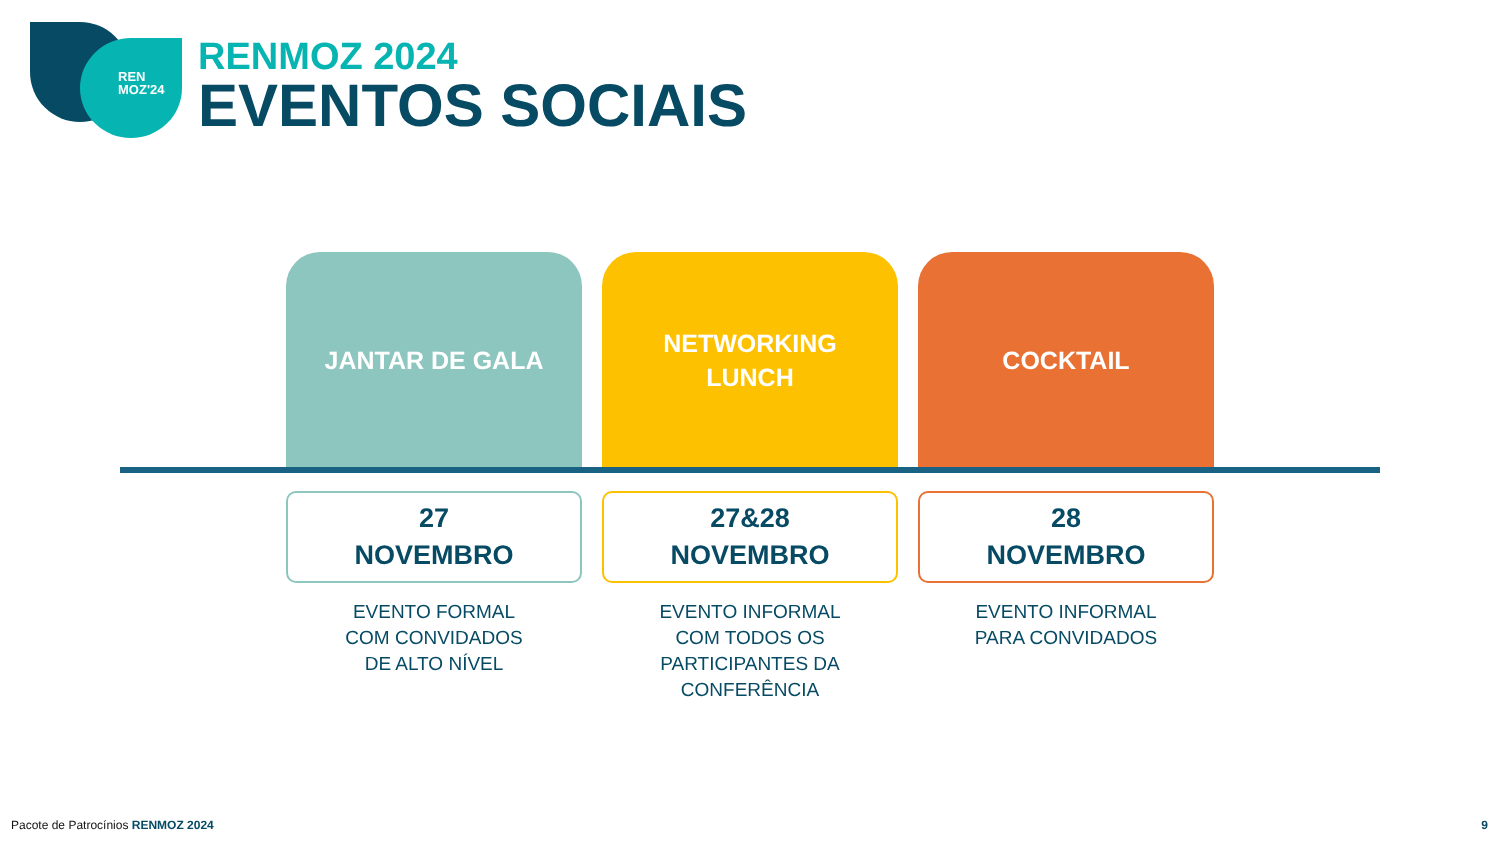REN
MOZ'24
RENMOZ 2024
EVENTOS SOCIAIS
JANTAR DE GALA
27
NOVEMBRO
EVENTO FORMAL
COM CONVIDADOS
DE ALTO NÍVEL
NETWORKING
LUNCH
27&28
NOVEMBRO
EVENTO INFORMAL
COM TODOS OS
PARTICIPANTES DA
CONFERÊNCIA
COCKTAIL
28
NOVEMBRO
EVENTO INFORMAL
PARA CONVIDADOS
Pacote de Patrocínios RENMOZ 2024
9